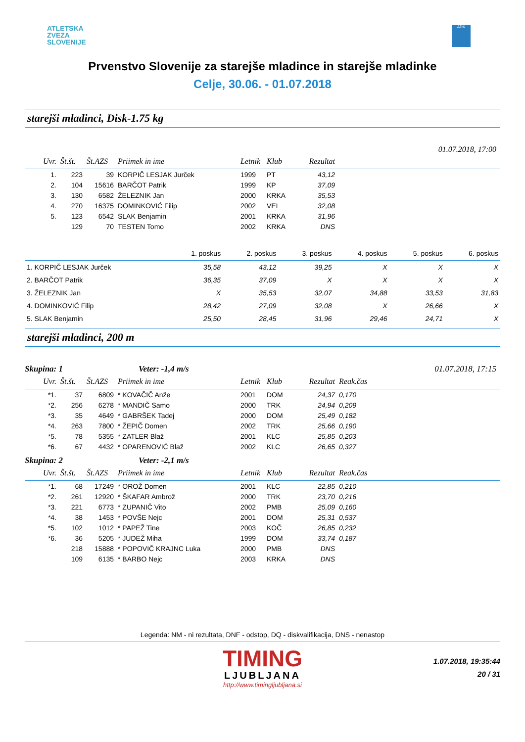ATLETSKA
ZVEZA
SLOVENIJE
ADK
Prvenstvo Slovenije za starejše mladince in starejše mladinke
Celje, 30.06. - 01.07.2018
starejši mladinci, Disk-1.75 kg
01.07.2018, 17:00
| Uvr. | Št.št. | Št.AZS | Priimek in ime | Letnik | Klub | Rezultat | |
| --- | --- | --- | --- | --- | --- | --- | --- |
| 1. | 223 | 39 | KORPIČ LESJAK Jurček | 1999 | PT | 43,12 | |
| 2. | 104 | 15616 | BARČOT Patrik | 1999 | KP | 37,09 | |
| 3. | 130 | 6582 | ŽELEZNIK Jan | 2000 | KRKA | 35,53 | |
| 4. | 270 | 16375 | DOMINKOVIĆ Filip | 2002 | VEL | 32,08 | |
| 5. | 123 | 6542 | SLAK Benjamin | 2001 | KRKA | 31,96 | |
| | 129 | 70 | TESTEN Tomo | 2002 | KRKA | DNS | |
| | 1. poskus | 2. poskus | 3. poskus | 4. poskus | 5. poskus | 6. poskus |
| --- | --- | --- | --- | --- | --- | --- |
| 1. KORPIČ LESJAK Jurček | 35,58 | 43,12 | 39,25 | X | X | X |
| 2. BARČOT Patrik | 36,35 | 37,09 | X | X | X | X |
| 3. ŽELEZNIK Jan | X | 35,53 | 32,07 | 34,88 | 33,53 | 31,83 |
| 4. DOMINKOVIĆ Filip | 28,42 | 27,09 | 32,08 | X | 26,66 | X |
| 5. SLAK Benjamin | 25,50 | 28,45 | 31,96 | 29,46 | 24,71 | X |
starejši mladinci, 200 m
Skupina: 1 Veter: -1,4 m/s 01.07.2018, 17:15
| Uvr. | Št.št. | Št.AZS | Priimek in ime | Letnik | Klub | Rezultat | Reak.čas |
| --- | --- | --- | --- | --- | --- | --- | --- |
| *1. | 37 | 6809 | * KOVAČIČ Anže | 2001 | DOM | 24,37 | 0,170 |
| *2. | 256 | 6278 | * MANDIČ Samo | 2000 | TRK | 24,94 | 0,209 |
| *3. | 35 | 4649 | * GABRŠEK Tadej | 2000 | DOM | 25,49 | 0,182 |
| *4. | 263 | 7800 | * ŽEPIČ Domen | 2002 | TRK | 25,66 | 0,190 |
| *5. | 78 | 5355 | * ZATLER Blaž | 2001 | KLC | 25,85 | 0,203 |
| *6. | 67 | 4432 | * OPARENOVIĆ Blaž | 2002 | KLC | 26,65 | 0,327 |
Skupina: 2 Veter: -2,1 m/s
| Uvr. | Št.št. | Št.AZS | Priimek in ime | Letnik | Klub | Rezultat | Reak.čas |
| --- | --- | --- | --- | --- | --- | --- | --- |
| *1. | 68 | 17249 | * OROŽ Domen | 2001 | KLC | 22,85 | 0,210 |
| *2. | 261 | 12920 | * ŠKAFAR Ambrož | 2000 | TRK | 23,70 | 0,216 |
| *3. | 221 | 6773 | * ZUPANIČ Vito | 2002 | PMB | 25,09 | 0,160 |
| *4. | 38 | 1453 | * POVŠE Nejc | 2001 | DOM | 25,31 | 0,537 |
| *5. | 102 | 1012 | * PAPEŽ Tine | 2003 | KOČ | 26,85 | 0,232 |
| *6. | 36 | 5205 | * JUDEŽ Miha | 1999 | DOM | 33,74 | 0,187 |
| | 218 | 15888 | * POPOVIČ KRAJNC Luka | 2000 | PMB | DNS | |
| | 109 | 6135 | * BARBO Nejc | 2003 | KRKA | DNS | |
Legenda: NM - ni rezultata, DNF - odstop, DQ - diskvalifikacija, DNS - nenastop
TIMING
LJUBLJANA
http://www.timingljubljana.si
1.07.2018, 19:35:44
20 / 31